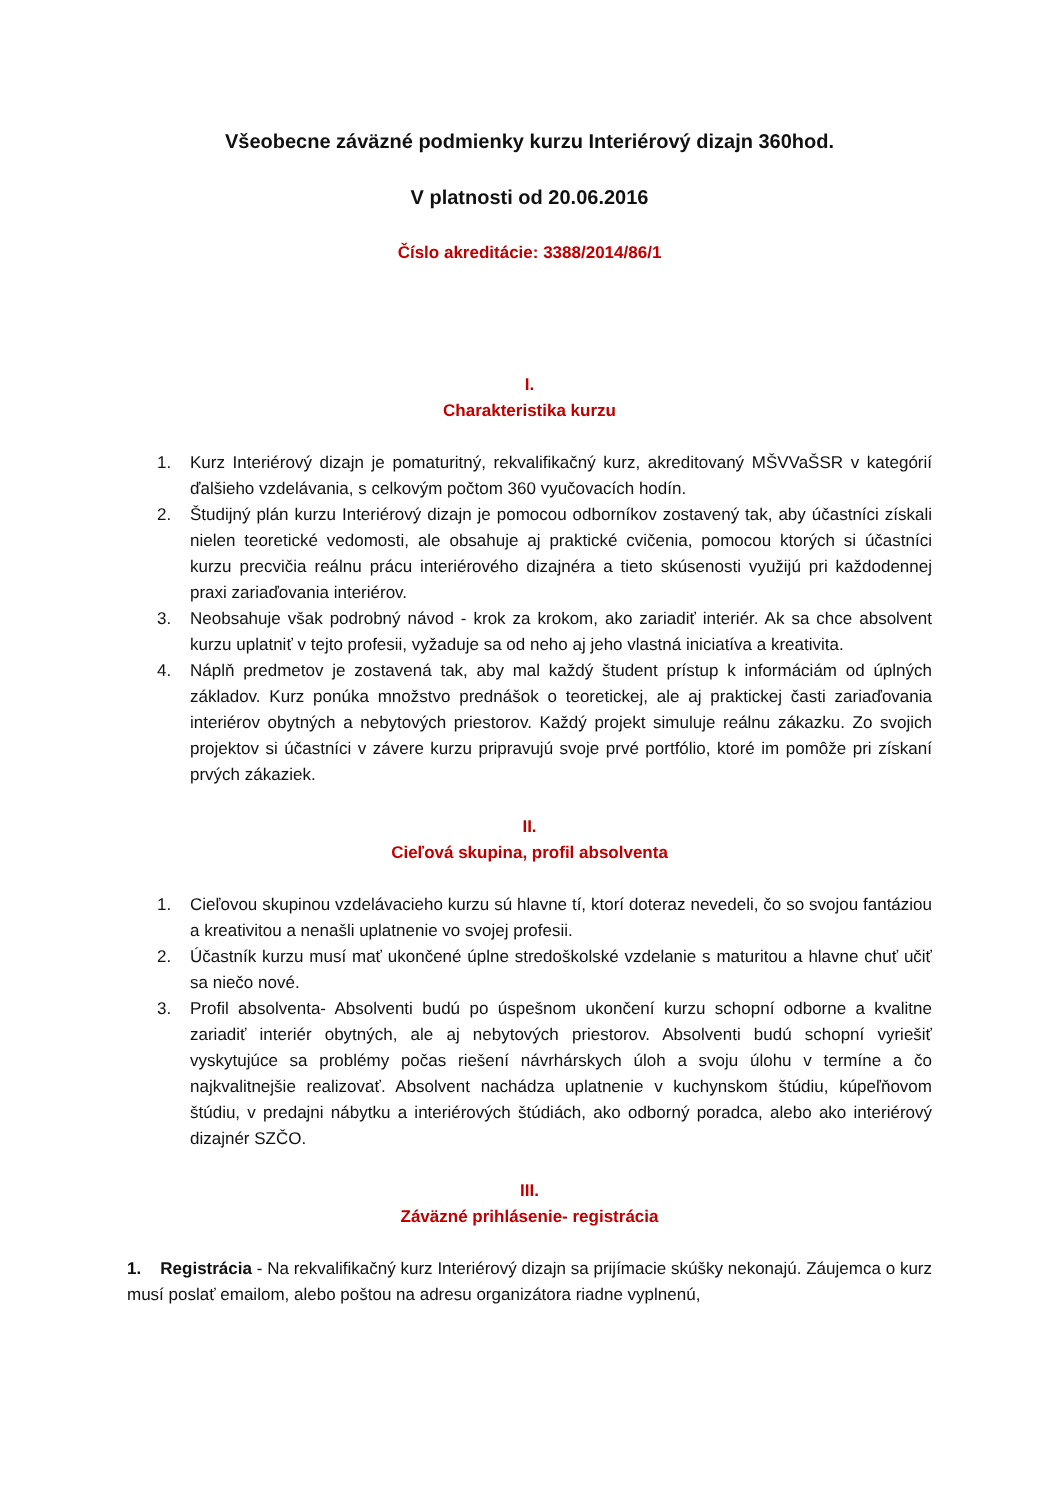Všeobecne záväzné podmienky kurzu Interiérový dizajn 360hod.
V platnosti od 20.06.2016
Číslo akreditácie: 3388/2014/86/1
I.
Charakteristika kurzu
1. Kurz Interiérový dizajn je pomaturitný, rekvalifikačný kurz, akreditovaný MŠVVaŠSR v kategórií ďalšieho vzdelávania, s celkovým počtom 360 vyučovacích hodín.
2. Študijný plán kurzu Interiérový dizajn je pomocou odborníkov zostavený tak, aby účastníci získali nielen teoretické vedomosti, ale obsahuje aj praktické cvičenia, pomocou ktorých si účastníci kurzu precvičia reálnu prácu interiérového dizajnéra a tieto skúsenosti využijú pri každodennej praxi zariaďovania interiérov.
3. Neobsahuje však podrobný návod - krok za krokom, ako zariadiť interiér. Ak sa chce absolvent kurzu uplatniť v tejto profesii, vyžaduje sa od neho aj jeho vlastná iniciatíva a kreativita.
4. Náplň predmetov je zostavená tak, aby mal každý študent prístup k informáciám od úplných základov. Kurz ponúka množstvo prednášok o teoretickej, ale aj praktickej časti zariaďovania interiérov obytných a nebytových priestorov. Každý projekt simuluje reálnu zákazku. Zo svojich projektov si účastníci v závere kurzu pripravujú svoje prvé portfólio, ktoré im pomôže pri získaní prvých zákaziek.
II.
Cieľová skupina, profil absolventa
1. Cieľovou skupinou vzdelávacieho kurzu sú hlavne tí, ktorí doteraz nevedeli, čo so svojou fantáziou a kreativitou a nenašli uplatnenie vo svojej profesii.
2. Účastník kurzu musí mať ukončené úplne stredoškolské vzdelanie s maturitou a hlavne chuť učiť sa niečo nové.
3. Profil absolventa- Absolventi budú po úspešnom ukončení kurzu schopní odborne a kvalitne zariadiť interiér obytných, ale aj nebytových priestorov. Absolventi budú schopní vyriešiť vyskytujúce sa problémy počas riešení návrhárskych úloh a svoju úlohu v termíne a čo najkvalitnejšie realizovať. Absolvent nachádza uplatnenie v kuchynskom štúdiu, kúpeľňovom štúdiu, v predajni nábytku a interiérových štúdiách, ako odborný poradca, alebo ako interiérový dizajnér SZČO.
III.
Záväzné prihlásenie- registrácia
1. Registrácia - Na rekvalifikačný kurz Interiérový dizajn sa prijímacie skúšky nekonajú. Záujemca o kurz musí poslať emailom, alebo poštou na adresu organizátora riadne vyplnenú,